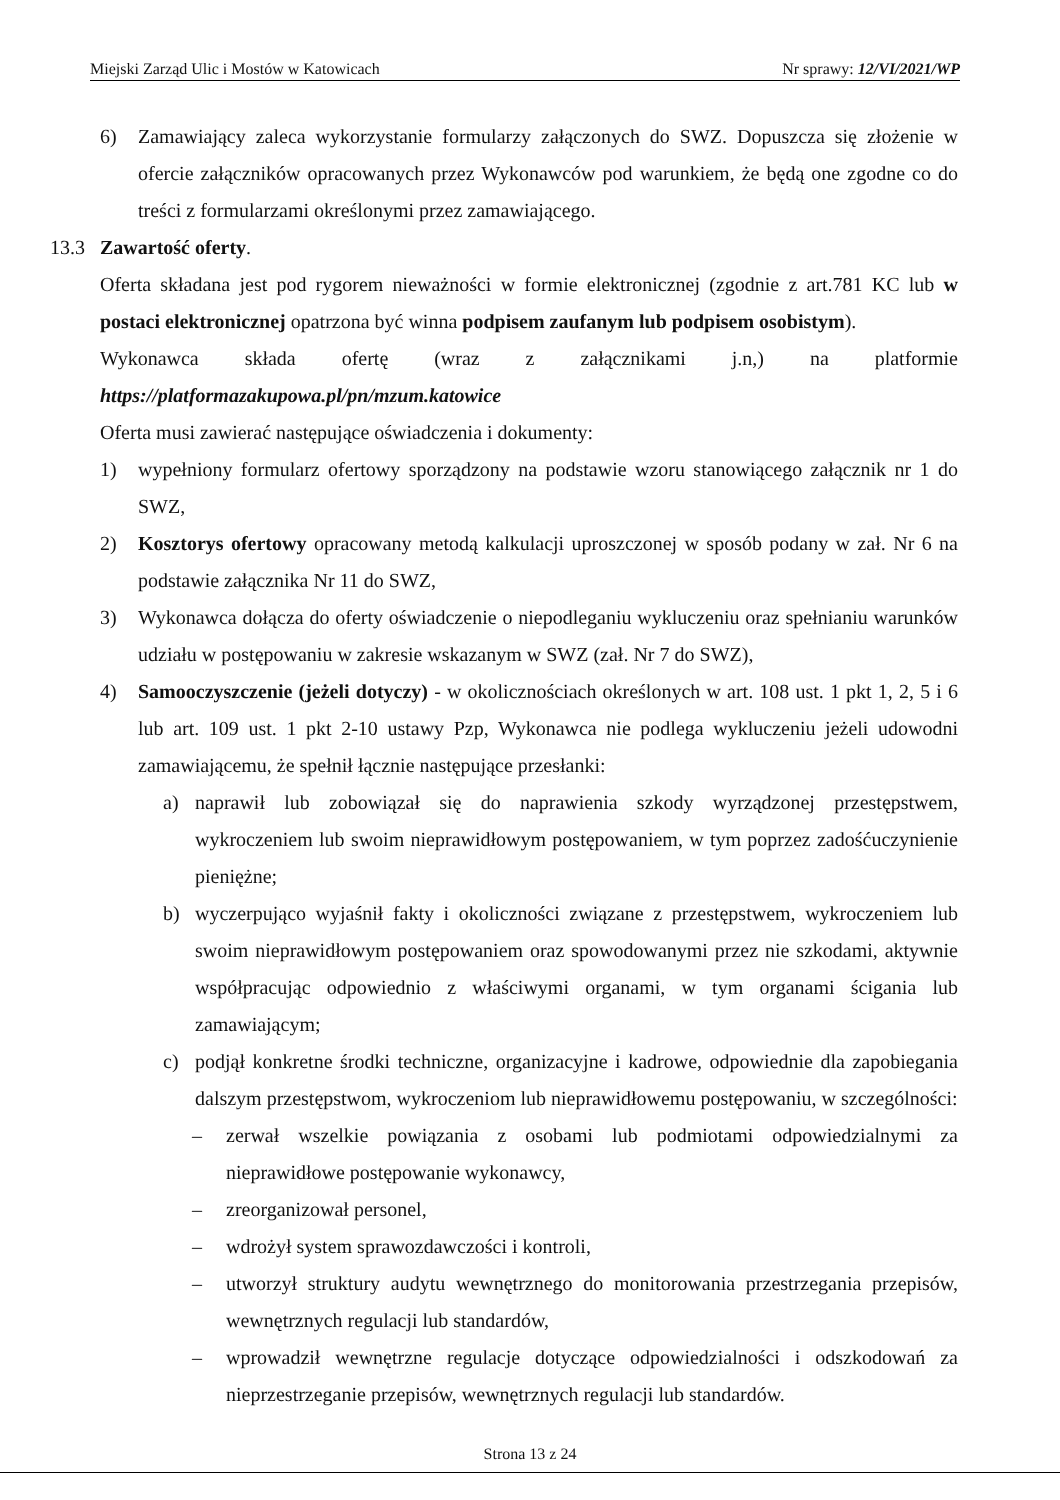Miejski Zarząd Ulic i Mostów w Katowicach Nr sprawy: 12/VI/2021/WP
6) Zamawiający zaleca wykorzystanie formularzy załączonych do SWZ. Dopuszcza się złożenie w ofercie załączników opracowanych przez Wykonawców pod warunkiem, że będą one zgodne co do treści z formularzami określonymi przez zamawiającego.
13.3 Zawartość oferty.
Oferta składana jest pod rygorem nieważności w formie elektronicznej (zgodnie z art.781 KC lub w postaci elektronicznej opatrzona być winna podpisem zaufanym lub podpisem osobistym).
Wykonawca składa ofertę (wraz z załącznikami j.n,) na platformie https://platformazakupowa.pl/pn/mzum.katowice
Oferta musi zawierać następujące oświadczenia i dokumenty:
1) wypełniony formularz ofertowy sporządzony na podstawie wzoru stanowiącego załącznik nr 1 do SWZ,
2) Kosztorys ofertowy opracowany metodą kalkulacji uproszczonej w sposób podany w zał. Nr 6 na podstawie załącznika Nr 11 do SWZ,
3) Wykonawca dołącza do oferty oświadczenie o niepodleganiu wykluczeniu oraz spełnianiu warunków udziału w postępowaniu w zakresie wskazanym w SWZ (zał. Nr 7 do SWZ),
4) Samooczyszczenie (jeżeli dotyczy) - w okolicznościach określonych w art. 108 ust. 1 pkt 1, 2, 5 i 6 lub art. 109 ust. 1 pkt 2-10 ustawy Pzp, Wykonawca nie podlega wykluczeniu jeżeli udowodni zamawiającemu, że spełnił łącznie następujące przesłanki:
a) naprawił lub zobowiązał się do naprawienia szkody wyrządzonej przestępstwem, wykroczeniem lub swoim nieprawidłowym postępowaniem, w tym poprzez zadośćuczynienie pieniężne;
b) wyczerpująco wyjaśnił fakty i okoliczności związane z przestępstwem, wykroczeniem lub swoim nieprawidłowym postępowaniem oraz spowodowanymi przez nie szkodami, aktywnie współpracując odpowiednio z właściwymi organami, w tym organami ścigania lub zamawiającym;
c) podjął konkretne środki techniczne, organizacyjne i kadrowe, odpowiednie dla zapobiegania dalszym przestępstwom, wykroczeniom lub nieprawidłowemu postępowaniu, w szczególności:
– zerwał wszelkie powiązania z osobami lub podmiotami odpowiedzialnymi za nieprawidłowe postępowanie wykonawcy,
– zreorganizował personel,
– wdrożył system sprawozdawczości i kontroli,
– utworzył struktury audytu wewnętrznego do monitorowania przestrzegania przepisów, wewnętrznych regulacji lub standardów,
– wprowadził wewnętrzne regulacje dotyczące odpowiedzialności i odszkodowań za nieprzestrzeganie przepisów, wewnętrznych regulacji lub standardów.
Strona 13 z 24